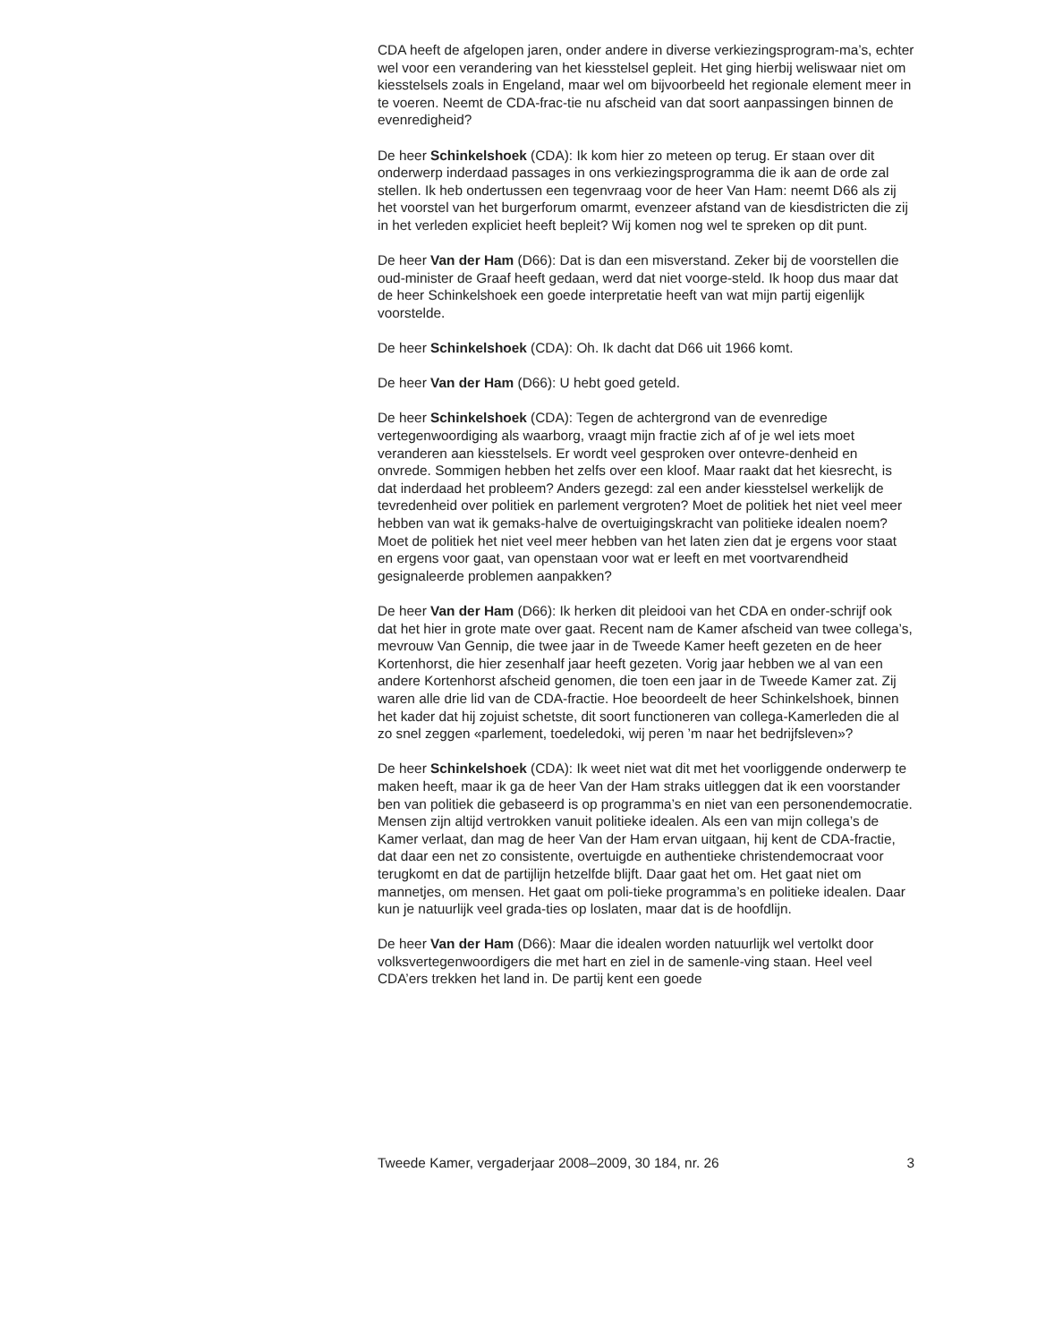CDA heeft de afgelopen jaren, onder andere in diverse verkiezingsprogram-ma’s, echter wel voor een verandering van het kiesstelsel gepleit. Het ging hierbij weliswaar niet om kiesstelsels zoals in Engeland, maar wel om bijvoorbeeld het regionale element meer in te voeren. Neemt de CDA-frac-tie nu afscheid van dat soort aanpassingen binnen de evenredigheid?
De heer Schinkelshoek (CDA): Ik kom hier zo meteen op terug. Er staan over dit onderwerp inderdaad passages in ons verkiezingsprogramma die ik aan de orde zal stellen. Ik heb ondertussen een tegenvraag voor de heer Van Ham: neemt D66 als zij het voorstel van het burgerforum omarmt, evenzeer afstand van de kiesdistricten die zij in het verleden expliciet heeft bepleit? Wij komen nog wel te spreken op dit punt.
De heer Van der Ham (D66): Dat is dan een misverstand. Zeker bij de voorstellen die oud-minister de Graaf heeft gedaan, werd dat niet voorge-steld. Ik hoop dus maar dat de heer Schinkelshoek een goede interpretatie heeft van wat mijn partij eigenlijk voorstelde.
De heer Schinkelshoek (CDA): Oh. Ik dacht dat D66 uit 1966 komt.
De heer Van der Ham (D66): U hebt goed geteld.
De heer Schinkelshoek (CDA): Tegen de achtergrond van de evenredige vertegenwoordiging als waarborg, vraagt mijn fractie zich af of je wel iets moet veranderen aan kiesstelsels. Er wordt veel gesproken over ontevre-denheid en onvrede. Sommigen hebben het zelfs over een kloof. Maar raakt dat het kiesrecht, is dat inderdaad het probleem? Anders gezegd: zal een ander kiesstelsel werkelijk de tevredenheid over politiek en parlement vergroten? Moet de politiek het niet veel meer hebben van wat ik gemaks-halve de overtuigingskracht van politieke idealen noem? Moet de politiek het niet veel meer hebben van het laten zien dat je ergens voor staat en ergens voor gaat, van openstaan voor wat er leeft en met voortvarendheid gesignaleerde problemen aanpakken?
De heer Van der Ham (D66): Ik herken dit pleidooi van het CDA en onder-schrijf ook dat het hier in grote mate over gaat. Recent nam de Kamer afscheid van twee collega’s, mevrouw Van Gennip, die twee jaar in de Tweede Kamer heeft gezeten en de heer Kortenhorst, die hier zesenhalf jaar heeft gezeten. Vorig jaar hebben we al van een andere Kortenhorst afscheid genomen, die toen een jaar in de Tweede Kamer zat. Zij waren alle drie lid van de CDA-fractie. Hoe beoordeelt de heer Schinkelshoek, binnen het kader dat hij zojuist schetste, dit soort functioneren van collega-Kamerleden die al zo snel zeggen «parlement, toedeledoki, wij peren ’m naar het bedrijfsleven»?
De heer Schinkelshoek (CDA): Ik weet niet wat dit met het voorliggende onderwerp te maken heeft, maar ik ga de heer Van der Ham straks uitleggen dat ik een voorstander ben van politiek die gebaseerd is op programma’s en niet van een personendemocratie. Mensen zijn altijd vertrokken vanuit politieke idealen. Als een van mijn collega’s de Kamer verlaat, dan mag de heer Van der Ham ervan uitgaan, hij kent de CDA-fractie, dat daar een net zo consistente, overtuigde en authentieke christendemocraat voor terugkomt en dat de partijlijn hetzelfde blijft. Daar gaat het om. Het gaat niet om mannetjes, om mensen. Het gaat om poli-tieke programma’s en politieke idealen. Daar kun je natuurlijk veel grada-ties op loslaten, maar dat is de hoofdlijn.
De heer Van der Ham (D66): Maar die idealen worden natuurlijk wel vertolkt door volksvertegenwoordigers die met hart en ziel in de samenle-ving staan. Heel veel CDA’ers trekken het land in. De partij kent een goede
Tweede Kamer, vergaderjaar 2008–2009, 30 184, nr. 26 3